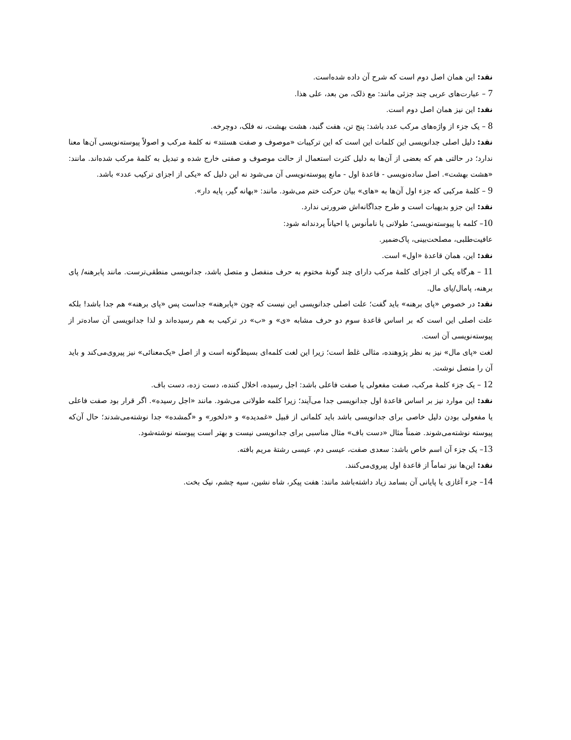نقد: این همان اصل دوم است که شرح آن داده شده‌است.
7 – عبارت‌های عربی چند جزئی مانند: مع ذلک، من بعد، علی هذا.
نقد: این نیز همان اصل دوم است.
8 – یک جزء از واژه‌های مرکب عدد باشد: پنج تن، هفت گنبد، هشت بهشت، نه فلک، دوچرخه.
نقد: دلیل اصلی جدانویسی این کلمات این است که این ترکیبات «موصوف و صفت هستند» نه کلمهٔ مرکب و اصولاً پیوسته‌نویسی آن‌ها معنا ندارد؛ در حالتی هم که بعضی از آن‌ها به دلیل کثرت استعمال از حالت موصوف و صفتی خارج شده و تبدیل به کلمهٔ مرکب شده‌اند. مانند: «هشت بهشت». اصل ساده‌نویسی - قاعدهٔ اول - مانع پیوسته‌نویسی آن می‌شود نه این دلیل که «یکی از اجزای ترکیب عدد» باشد.
9 – کلمهٔ مرکبی که جزء اول آن‌ها به «های» بیان حرکت ختم می‌شود. مانند: «بهانه گیر، پایه دار».
نقد: این جزو بدیهیات است و طرح جداگانه‌اش ضرورتی ندارد.
10– کلمه با پیوسته‌نویسی؛ طولانی یا نامأنوس یا احیاناً پردندانه شود:
عافیت‌طلبی، مصلحت‌بینی، پاک‌ضمیر.
نقد: این، همان قاعدهٔ «اول» است.
11 – هرگاه یکی از اجزای کلمهٔ مرکب دارای چند گونهٔ مختوم به حرف منفصل و متصل باشد، جدانویسی منطقی‌ترست. مانند پابرهنه/ پای برهنه، پامال/پای مال.
نقد: در خصوص «پای برهنه» باید گفت؛ علت اصلی جدانویسی این نیست که چون «پابرهنه» جداست پس «پای برهنه» هم جدا باشد! بلکه علت اصلی این است که بر اساس قاعدهٔ سوم دو حرف مشابه «ی» و «ب» در ترکیب به هم رسیده‌اند و لذا جدانویسی آن ساده‌تر از پیوسته‌نویسی آن است.
لغت «پای مال» نیز به نظر پژوهنده، مثالی غلط است؛ زیرا این لغت کلمه‌ای بسیط‌گونه است و از اصل «یک‌معنائی» نیز پیروی‌می‌کند و باید آن را متصل نوشت.
12 – یک جزء کلمهٔ مرکب، صفت مفعولی یا صفت فاعلی باشد: اجل رسیده، اخلال کننده، دست زده، دست باف.
نقد: این موارد نیز بر اساس قاعدهٔ اول جدانویسی جدا می‌آیند؛ زیرا کلمه طولانی می‌شود. مانند «اجل رسیده». اگر قرار بود صفت فاعلی یا مفعولی بودن دلیل خاصی برای جدانویسی باشد باید کلماتی از قبیل «غمدیده» و «دلخور» و «گمشده» جدا نوشته‌می‌شدند؛ حال آن‌که پیوسته نوشته‌می‌شوند. ضمناً مثال «دست باف» مثال مناسبی برای جدانویسی نیست و بهتر است پیوسته نوشته‌شود.
13– یک جزء آن اسم خاص باشد: سعدی صفت، عیسی دم، عیسی رشتهٔ مریم بافته.
نقد: این‌ها نیز تماماً از قاعدهٔ اول پیروی‌می‌کنند.
14– جزء آغازی یا پایانی آن بسامد زیاد داشته‌باشد مانند: هفت پیکر، شاه نشین، سیه چشم، نیک بخت.